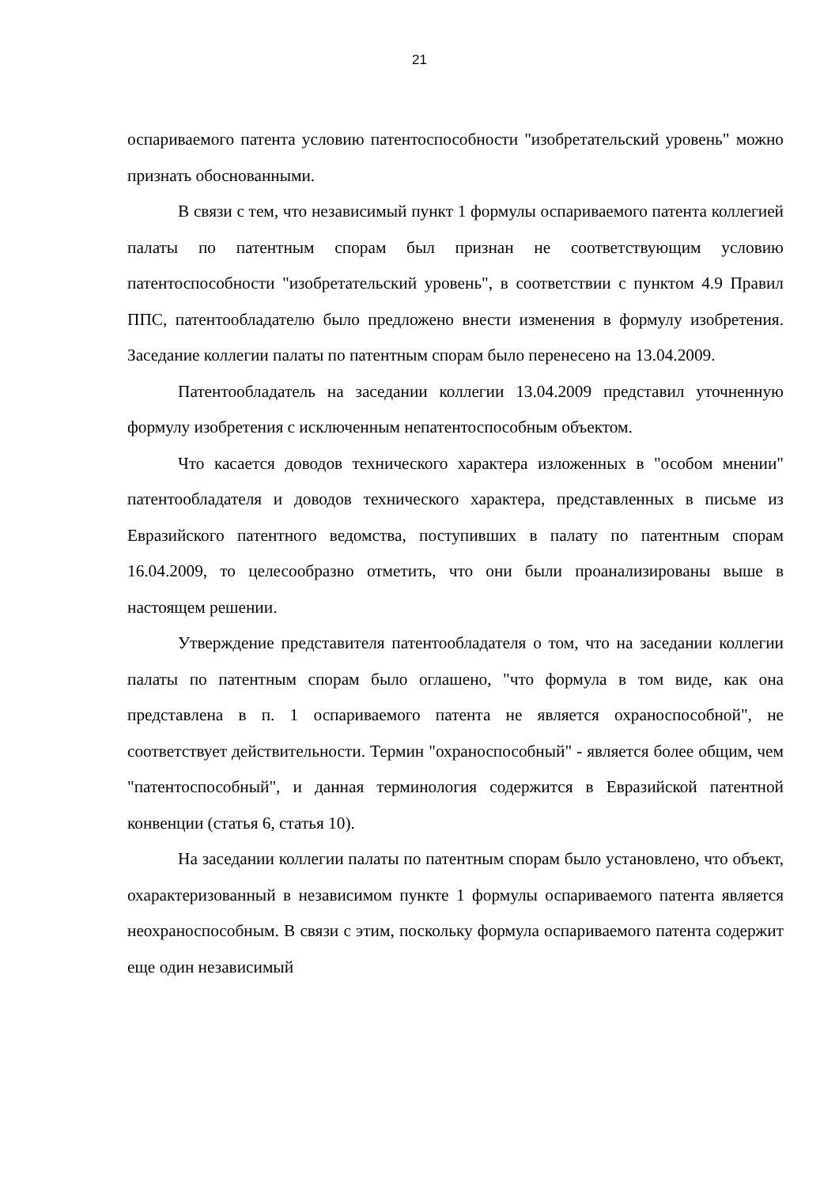21
оспариваемого патента условию патентоспособности "изобретательский уровень" можно признать обоснованными.
В связи с тем, что независимый пункт 1 формулы оспариваемого патента коллегией палаты по патентным спорам был признан не соответствующим условию патентоспособности "изобретательский уровень", в соответствии с пунктом 4.9 Правил ППС, патентообладателю было предложено внести изменения в формулу изобретения. Заседание коллегии палаты по патентным спорам было перенесено на 13.04.2009.
Патентообладатель на заседании коллегии 13.04.2009 представил уточненную формулу изобретения с исключенным непатентоспособным объектом.
Что касается доводов технического характера изложенных в "особом мнении" патентообладателя и доводов технического характера, представленных в письме из Евразийского патентного ведомства, поступивших в палату по патентным спорам 16.04.2009, то целесообразно отметить, что они были проанализированы выше в настоящем решении.
Утверждение представителя патентообладателя о том, что на заседании коллегии палаты по патентным спорам было оглашено, "что формула в том виде, как она представлена в п. 1 оспариваемого патента не является охраноспособной", не соответствует действительности. Термин "охраноспособный" - является более общим, чем "патентоспособный", и данная терминология содержится в Евразийской патентной конвенции (статья 6, статья 10).
На заседании коллегии палаты по патентным спорам было установлено, что объект, охарактеризованный в независимом пункте 1 формулы оспариваемого патента является неохраноспособным. В связи с этим, поскольку формула оспариваемого патента содержит еще один независимый